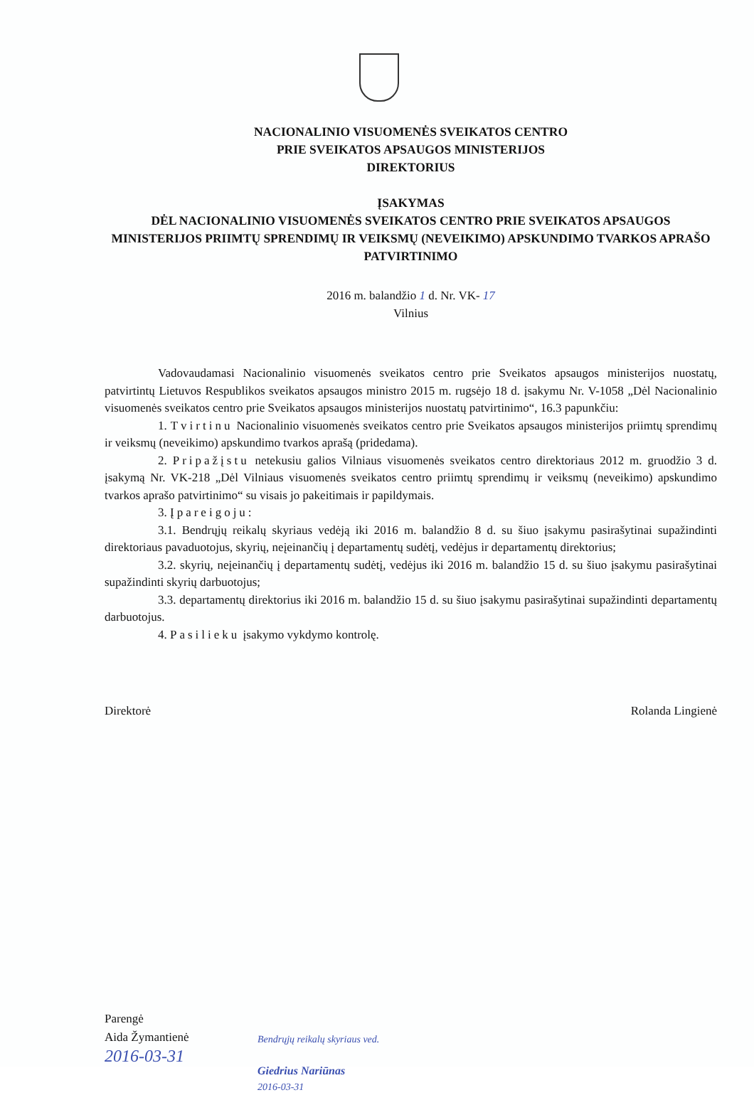NACIONALINIO VISUOMENĖS SVEIKATOS CENTRO
PRIE SVEIKATOS APSAUGOS MINISTERIJOS
DIREKTORIUS
ĮSAKYMAS
DĖL NACIONALINIO VISUOMENĖS SVEIKATOS CENTRO PRIE SVEIKATOS APSAUGOS MINISTERIJOS PRIIMTŲ SPRENDIMŲ IR VEIKSMŲ (NEVEIKIMO) APSKUNDIMO TVARKOS APRAŠO PATVIRTINIMO
2016 m. balandžio 1 d. Nr. VK- 17
Vilnius
Vadovaudamasi Nacionalinio visuomenės sveikatos centro prie Sveikatos apsaugos ministerijos nuostatų, patvirtintų Lietuvos Respublikos sveikatos apsaugos ministro 2015 m. rugsėjo 18 d. įsakymu Nr. V-1058 „Dėl Nacionalinio visuomenės sveikatos centro prie Sveikatos apsaugos ministerijos nuostatų patvirtinimo“, 16.3 papunkčiu:
1. Tvirtinu Nacionalinio visuomenės sveikatos centro prie Sveikatos apsaugos ministerijos priimtų sprendimų ir veiksmų (neveikimo) apskundimo tvarkos aprašą (pridedama).
2. Pripažįstu netekusiu galios Vilniaus visuomenės sveikatos centro direktoriaus 2012 m. gruodžio 3 d. įsakymą Nr. VK-218 „Dėl Vilniaus visuomenės sveikatos centro priimtų sprendimų ir veiksmų (neveikimo) apskundimo tvarkos aprašo patvirtinimo“ su visais jo pakeitimais ir papildymais.
3. Įpareigoju:
3.1. Bendrųjų reikalų skyriaus vedėją iki 2016 m. balandžio 8 d. su šiuo įsakymu pasirašytinai supažindinti direktoriaus pavaduotojus, skyrių, neįeinančių į departamentų sudėtį, vedėjus ir departamentų direktorius;
3.2. skyrių, neįeinančių į departamentų sudėtį, vedėjus iki 2016 m. balandžio 15 d. su šiuo įsakymu pasirašytinai supažindinti skyrių darbuotojus;
3.3. departamentų direktorius iki 2016 m. balandžio 15 d. su šiuo įsakymu pasirašytinai supažindinti departamentų darbuotojus.
4. Pasilieku įsakymo vykdymo kontrolę.
Direktorė Rolanda Lingienė
Parengė
Aida Žymantienė
2016-03-31
Bendrųjų reikalų skyriaus ved.
Giedrius Nariūnas
2016-03-31